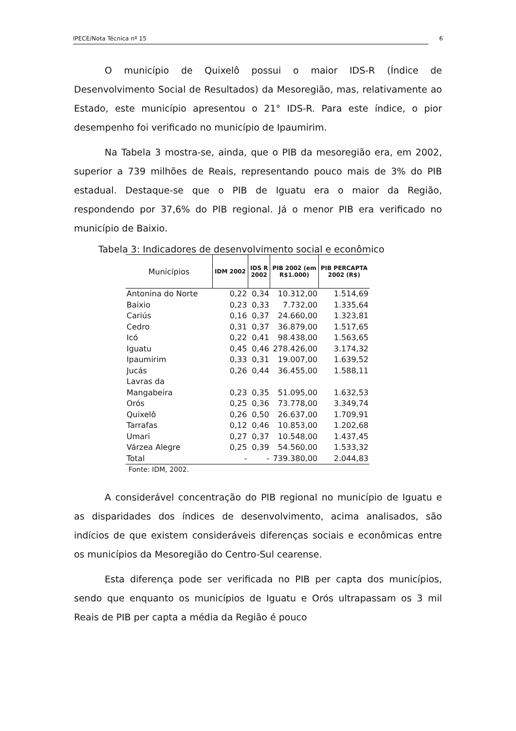IPECE/Nota Técnica nº 15 6
O município de Quixelô possui o maior IDS-R (Índice de Desenvolvimento Social de Resultados) da Mesoregião, mas, relativamente ao Estado, este município apresentou o 21° IDS-R. Para este índice, o pior desempenho foi verificado no município de Ipaumirim.
Na Tabela 3 mostra-se, ainda, que o PIB da mesoregião era, em 2002, superior a 739 milhões de Reais, representando pouco mais de 3% do PIB estadual. Destaque-se que o PIB de Iguatu era o maior da Região, respondendo por 37,6% do PIB regional. Já o menor PIB era verificado no município de Baixio.
Tabela 3: Indicadores de desenvolvimento social e econômico
| Municípios | IDM 2002 | IDS R 2002 | PIB 2002 (em R$1.000) | PIB PERCAPTA 2002 (R$) |
| --- | --- | --- | --- | --- |
| Antonina do Norte | 0,22 | 0,34 | 10.312,00 | 1.514,69 |
| Baixio | 0,23 | 0,33 | 7.732,00 | 1.335,64 |
| Cariús | 0,16 | 0,37 | 24.660,00 | 1.323,81 |
| Cedro | 0,31 | 0,37 | 36.879,00 | 1.517,65 |
| Icó | 0,22 | 0,41 | 98.438,00 | 1.563,65 |
| Iguatu | 0,45 | 0,46 | 278.426,00 | 3.174,32 |
| Ipaumirim | 0,33 | 0,31 | 19.007,00 | 1.639,52 |
| Jucás | 0,26 | 0,44 | 36.455,00 | 1.588,11 |
| Lavras da Mangabeira | 0,23 | 0,35 | 51.095,00 | 1.632,53 |
| Orós | 0,25 | 0,36 | 73.778,00 | 3.349,74 |
| Quixelô | 0,26 | 0,50 | 26.637,00 | 1.709,91 |
| Tarrafas | 0,12 | 0,46 | 10.853,00 | 1.202,68 |
| Umari | 0,27 | 0,37 | 10.548,00 | 1.437,45 |
| Várzea Alegre | 0,25 | 0,39 | 54.560,00 | 1.533,32 |
| Total | - | - | 739.380,00 | 2.044,83 |
Fonte: IDM, 2002.
A considerável concentração do PIB regional no município de Iguatu e as disparidades dos índices de desenvolvimento, acima analisados, são indícios de que existem consideráveis diferenças sociais e econômicas entre os municípios da Mesoregião do Centro-Sul cearense.
Esta diferença pode ser verificada no PIB per capta dos municípios, sendo que enquanto os municípios de Iguatu e Orós ultrapassam os 3 mil Reais de PIB per capta a média da Região é pouco